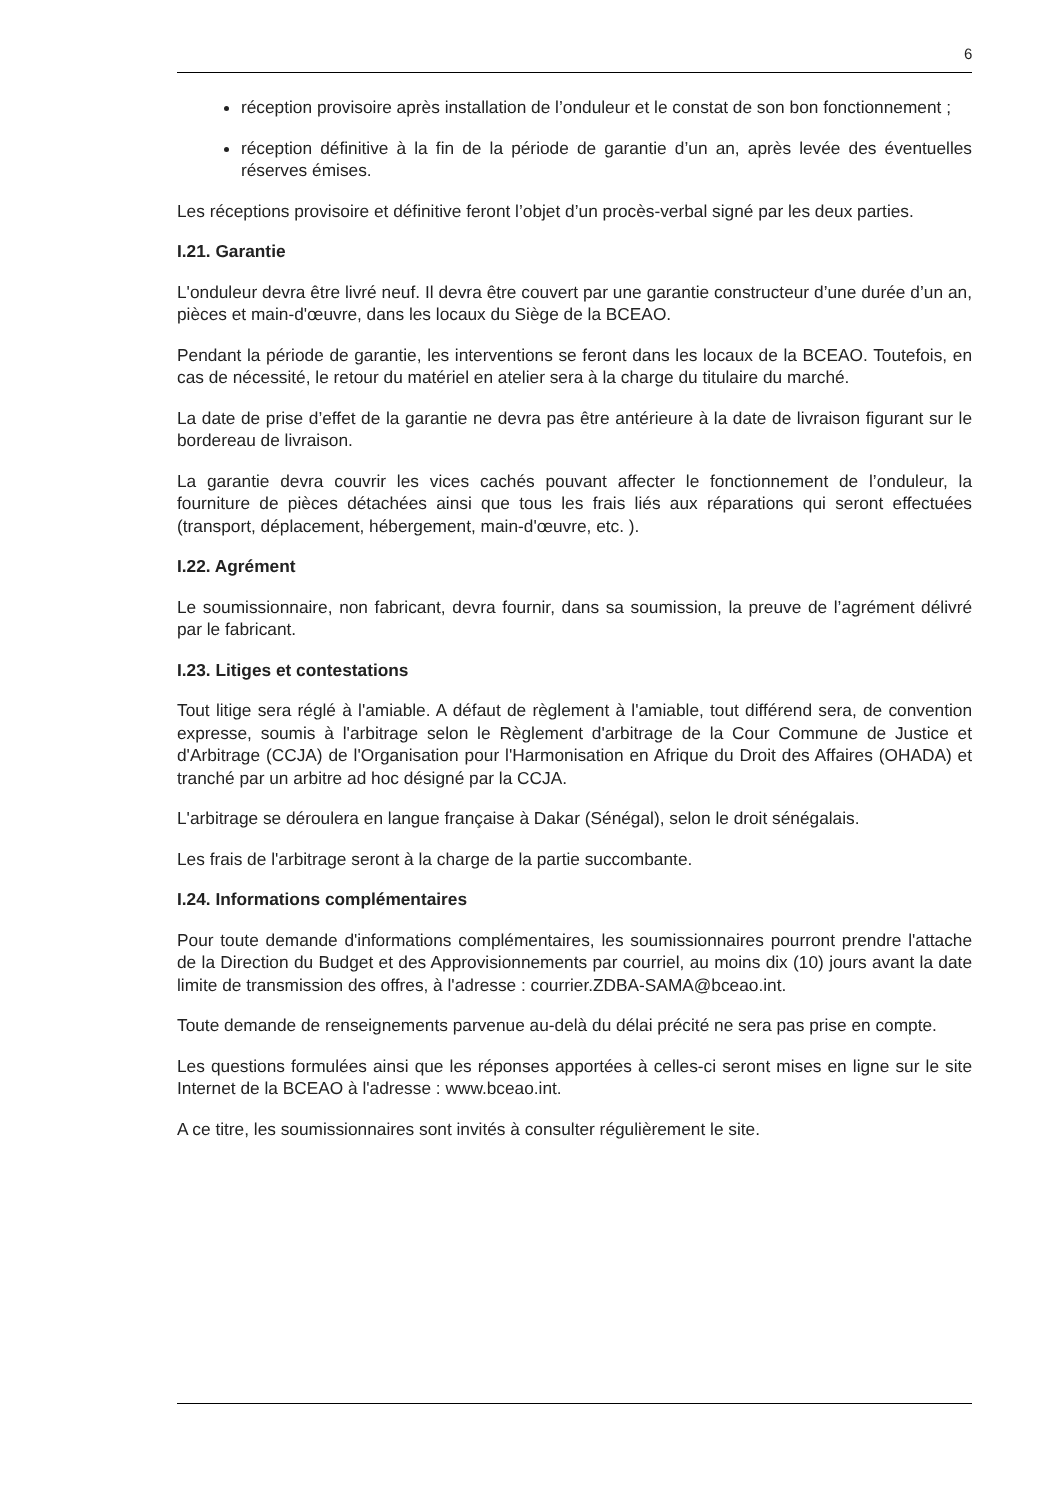6
réception provisoire après installation de l’onduleur et le constat de son bon fonctionnement ;
réception définitive à la fin de la période de garantie d’un an, après levée des éventuelles réserves émises.
Les réceptions provisoire et définitive feront l’objet d’un procès-verbal signé par les deux parties.
I.21. Garantie
L'onduleur devra être livré neuf. Il devra être couvert par une garantie constructeur d’une durée d’un an, pièces et main-d'œuvre, dans les locaux du Siège de la BCEAO.
Pendant la période de garantie, les interventions se feront dans les locaux de la BCEAO. Toutefois, en cas de nécessité, le retour du matériel en atelier sera à la charge du titulaire du marché.
La date de prise d’effet de la garantie ne devra pas être antérieure à la date de livraison figurant sur le bordereau de livraison.
La garantie devra couvrir les vices cachés pouvant affecter le fonctionnement de l’onduleur, la fourniture de pièces détachées ainsi que tous les frais liés aux réparations qui seront effectuées (transport, déplacement, hébergement, main-d'œuvre, etc. ).
I.22. Agrément
Le soumissionnaire, non fabricant, devra fournir, dans sa soumission, la preuve de l’agrément délivré par le fabricant.
I.23. Litiges et contestations
Tout litige sera réglé à l'amiable. A défaut de règlement à l'amiable, tout différend sera, de convention expresse, soumis à l'arbitrage selon le Règlement d'arbitrage de la Cour Commune de Justice et d'Arbitrage (CCJA) de l'Organisation pour l'Harmonisation en Afrique du Droit des Affaires (OHADA) et tranché par un arbitre ad hoc désigné par la CCJA.
L'arbitrage se déroulera en langue française à Dakar (Sénégal), selon le droit sénégalais.
Les frais de l'arbitrage seront à la charge de la partie succombante.
I.24. Informations complémentaires
Pour toute demande d'informations complémentaires, les soumissionnaires pourront prendre l'attache de la Direction du Budget et des Approvisionnements par courriel, au moins dix (10) jours avant la date limite de transmission des offres, à l'adresse : courrier.ZDBA-SAMA@bceao.int.
Toute demande de renseignements parvenue au-delà du délai précité ne sera pas prise en compte.
Les questions formulées ainsi que les réponses apportées à celles-ci seront mises en ligne sur le site Internet de la BCEAO à l'adresse : www.bceao.int.
A ce titre, les soumissionnaires sont invités à consulter régulièrement le site.